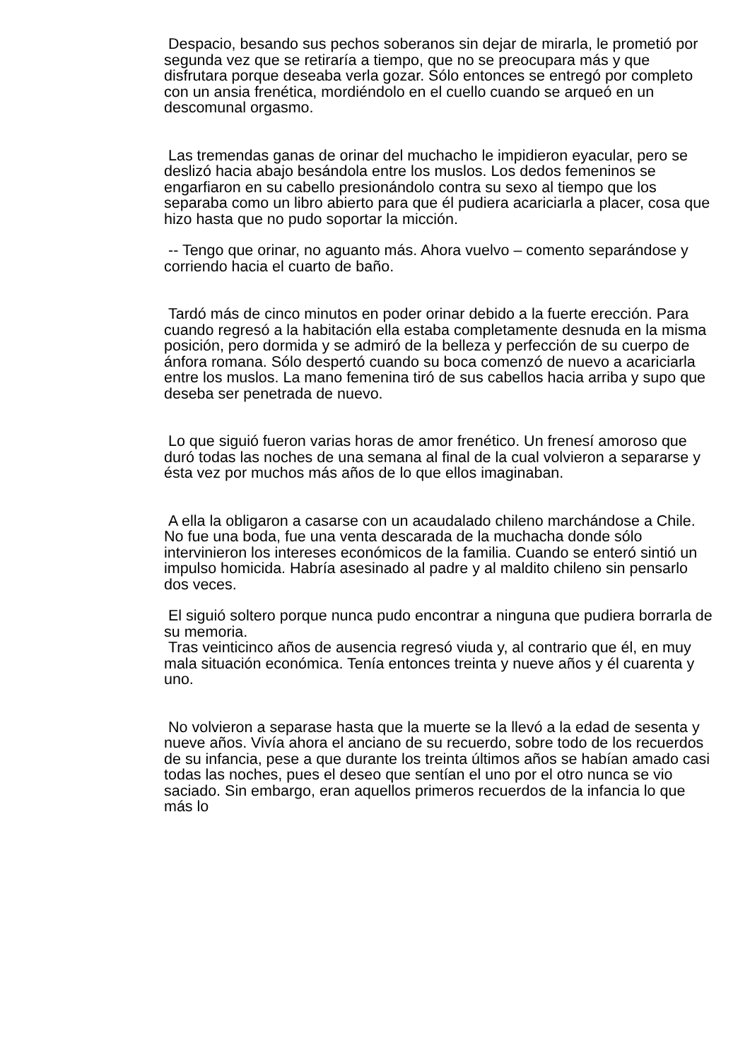Despacio, besando sus pechos soberanos sin dejar de mirarla, le prometió por segunda vez que se retiraría a tiempo, que no se preocupara más y que disfrutara porque deseaba verla gozar. Sólo entonces se entregó por completo con un ansia frenética, mordiéndolo en el cuello cuando se arqueó en un descomunal orgasmo.
Las tremendas ganas de orinar del muchacho le impidieron eyacular, pero se deslizó hacia abajo besándola entre los muslos. Los dedos femeninos se engarfiaron en su cabello presionándolo contra su sexo al tiempo que los separaba como un libro abierto para que él pudiera acariciarla a placer, cosa que hizo hasta que no pudo soportar la micción.
-- Tengo que orinar, no aguanto más. Ahora vuelvo – comento separándose y corriendo hacia el cuarto de baño.
Tardó más de cinco minutos en poder orinar debido a la fuerte erección. Para cuando regresó a la habitación ella estaba completamente desnuda en la misma posición, pero dormida y se admiró de la belleza y perfección de su cuerpo de ánfora romana. Sólo despertó cuando su boca comenzó de nuevo a acariciarla entre los muslos. La mano femenina tiró de sus cabellos hacia arriba y supo que deseba ser penetrada de nuevo.
Lo que siguió fueron varias horas de amor frenético. Un frenesí amoroso que duró todas las noches de una semana al final de la cual volvieron a separarse y ésta vez por muchos más años de lo que ellos imaginaban.
A ella la obligaron a casarse con un acaudalado chileno marchándose a Chile. No fue una boda, fue una venta descarada de la muchacha donde sólo intervinieron los intereses económicos de la familia. Cuando se enteró sintió un impulso homicida. Habría asesinado al padre y al maldito chileno sin pensarlo dos veces.
El siguió soltero porque nunca pudo encontrar a ninguna que pudiera borrarla de su memoria.
Tras veinticinco años de ausencia regresó viuda y, al contrario que él, en muy mala situación económica. Tenía entonces treinta y nueve años y él cuarenta y uno.
No volvieron a separase hasta que la muerte se la llevó a la edad de sesenta y nueve años. Vivía ahora el anciano de su recuerdo, sobre todo de los recuerdos de su infancia, pese a que durante los treinta últimos años se habían amado casi todas las noches, pues el deseo que sentían el uno por el otro nunca se vio saciado. Sin embargo, eran aquellos primeros recuerdos de la infancia lo que más lo